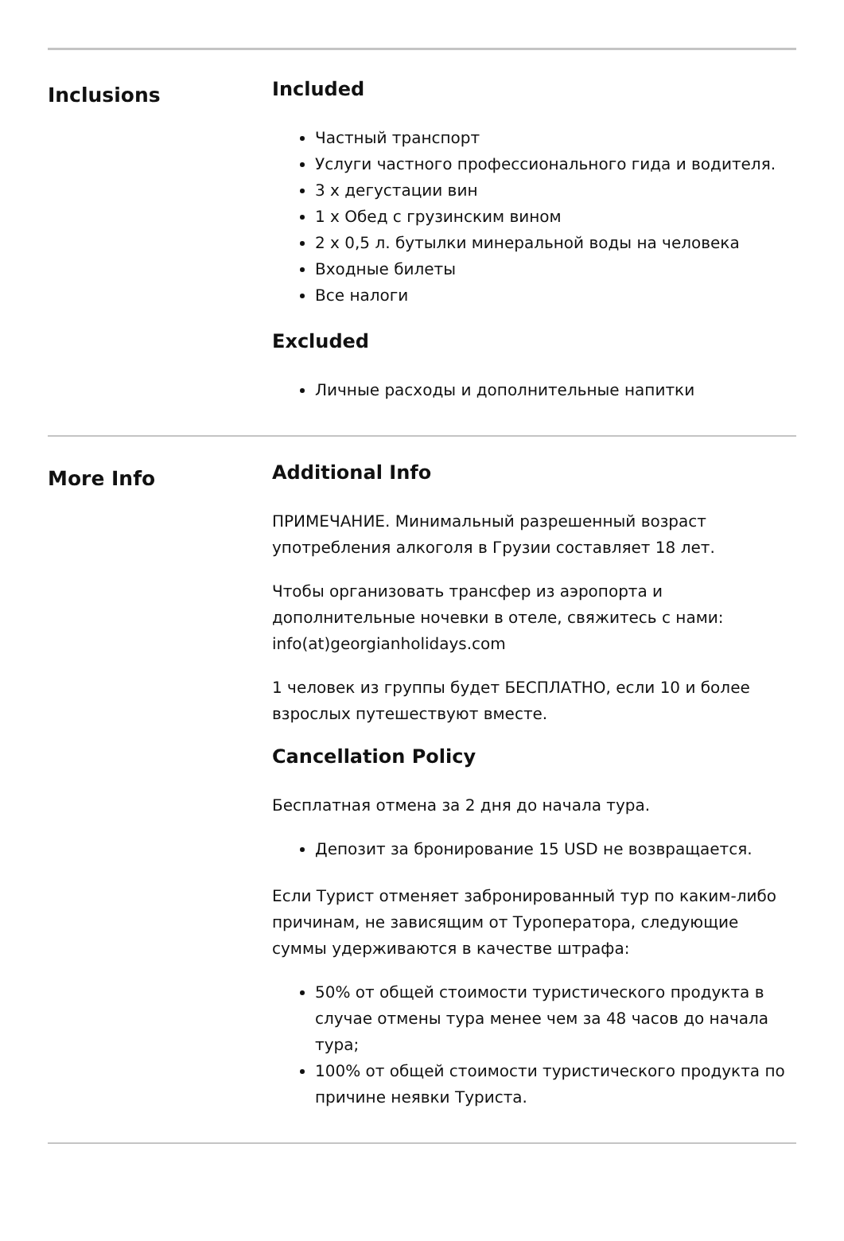Inclusions
Included
Частный транспорт
Услуги частного профессионального гида и водителя.
3 х дегустации вин
1 х Обед с грузинским вином
2 х 0,5 л. бутылки минеральной воды на человека
Входные билеты
Все налоги
Excluded
Личные расходы и дополнительные напитки
More Info
Additional Info
ПРИМЕЧАНИЕ. Минимальный разрешенный возраст употребления алкоголя в Грузии составляет 18 лет.
Чтобы организовать трансфер из аэропорта и дополнительные ночевки в отеле, свяжитесь с нами: info(at)georgianholidays.com
1 человек из группы будет БЕСПЛАТНО, если 10 и более взрослых путешествуют вместе.
Cancellation Policy
Бесплатная отмена за 2 дня до начала тура.
Депозит за бронирование 15 USD не возвращается.
Если Турист отменяет забронированный тур по каким-либо причинам, не зависящим от Туроператора, следующие суммы удерживаются в качестве штрафа:
50% от общей стоимости туристического продукта в случае отмены тура менее чем за 48 часов до начала тура;
100% от общей стоимости туристического продукта по причине неявки Туриста.